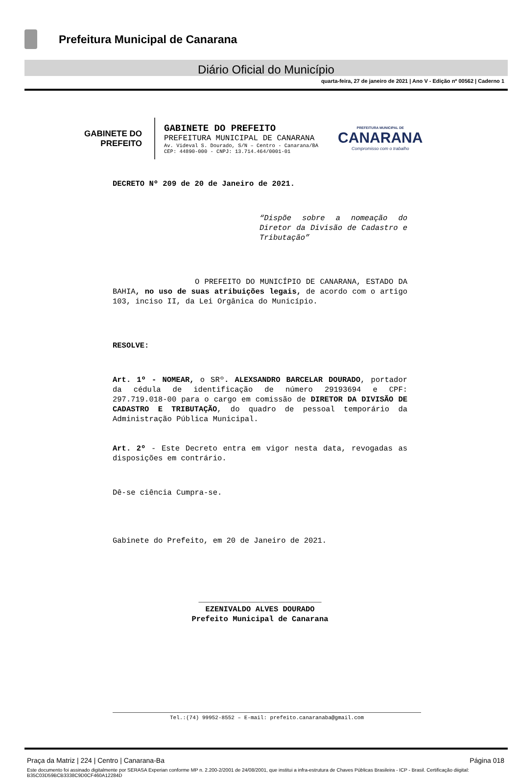Prefeitura Municipal de Canarana
Diário Oficial do Município
quarta-feira, 27 de janeiro de 2021 | Ano V - Edição nº 00562 | Caderno 1
GABINETE DO
PREFEITO
GABINETE DO PREFEITO
PREFEITURA MUNICIPAL DE CANARANA
Av. Videval S. Dourado, S/N – Centro - Canarana/BA
CEP: 44890-000 - CNPJ: 13.714.464/0001-01
PREFEITURA MUNICIPAL DE
CANARANA
Compromisso com o trabalho
DECRETO Nº 209 de 20 de Janeiro de 2021.
“Dispõe sobre a nomeação do Diretor da Divisão de Cadastro e Tributação”
O PREFEITO DO MUNICÍPIO DE CANARANA, ESTADO DA BAHIA, no uso de suas atribuições legais, de acordo com o artigo 103, inciso II, da Lei Orgânica do Município.
RESOLVE:
Art. 1º - NOMEAR, o SRº. ALEXSANDRO BARCELAR DOURADO, portador da cédula de identificação de número 29193694 e CPF: 297.719.018-00 para o cargo em comissão de DIRETOR DA DIVISÃO DE CADASTRO E TRIBUTAÇÃO, do quadro de pessoal temporário da Administração Pública Municipal.
Art. 2º - Este Decreto entra em vigor nesta data, revogadas as disposições em contrário.
Dê-se ciência Cumpra-se.
Gabinete do Prefeito, em 20 de Janeiro de 2021.
___________________________
EZENIVALDO ALVES DOURADO
Prefeito Municipal de Canarana
Tel.:(74) 99952-8552 – E-mail: prefeito.canaranaba@gmail.com
Praça da Matriz | 224 | Centro | Canarana-Ba Página 018
Este documento foi assinado digitalmente por SERASA Experian conforme MP n. 2.200-2/2001 de 24/08/2001, que institui a infra-estrutura de Chaves Públicas Brasileira - ICP - Brasil. Certificação diigital: B35C03D59BCB3338C9D0CF460A12284D